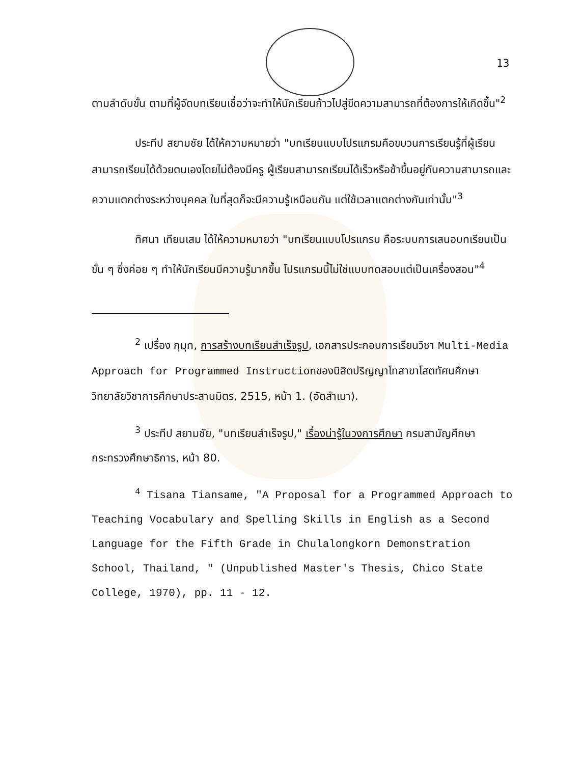13
ตามลำดับขั้น ตามที่ผู้จัดบทเรียนเชื่อว่าจะทำให้นักเรียนก้าวไปสู่ขีดความสามารถที่ต้องการให้เกิดขึ้น"<sup>2</sup>
ประทีป สยามชัย ได้ให้ความหมายว่า "บทเรียนแบบโปรแกรมคือขบวนการเรียนรู้ที่ผู้เรียนสามารถเรียนได้ด้วยตนเองโดยไม่ต้องมีครู ผู้เรียนสามารถเรียนได้เร็วหรือช้าขึ้นอยู่กับความสามารถและความแตกต่างระหว่างบุคคล ในที่สุดก็จะมีความรู้เหมือนกัน แต่ใช้เวลาแตกต่างกันเท่านั้น"<sup>3</sup>
ทิศนา เทียนเสม ได้ให้ความหมายว่า "บทเรียนแบบโปรแกรม คือระบบการเสนอบทเรียนเป็นขั้น ๆ ซึ่งค่อย ๆ ทำให้นักเรียนมีความรู้มากขึ้น โปรแกรมนี้ไม่ใช่แบบทดสอบแต่เป็นเครื่องสอน"<sup>4</sup>
<sup>2</sup> เปรื่อง กุมุท, การสร้างบทเรียนสำเร็จรูป, เอกสารประกอบการเรียนวิชา Multi-Media Approach for Programmed Instructionของนิสิตปริญญาโทสาขาโสตทัศนศึกษา วิทยาลัยวิชาการศึกษาประสานมิตร, 2515, หน้า 1. (อัดสำเนา).
<sup>3</sup> ประทีป สยามชัย, "บทเรียนสำเร็จรูป," เรื่องน่ารู้ในวงการศึกษา กรมสามัญศึกษา กระทรวงศึกษาธิการ, หน้า 80.
<sup>4</sup> Tisana Tiansame, "A Proposal for a Programmed Approach to Teaching Vocabulary and Spelling Skills in English as a Second Language for the Fifth Grade in Chulalongkorn Demonstration School, Thailand, " (Unpublished Master's Thesis, Chico State College, 1970), pp. 11 - 12.